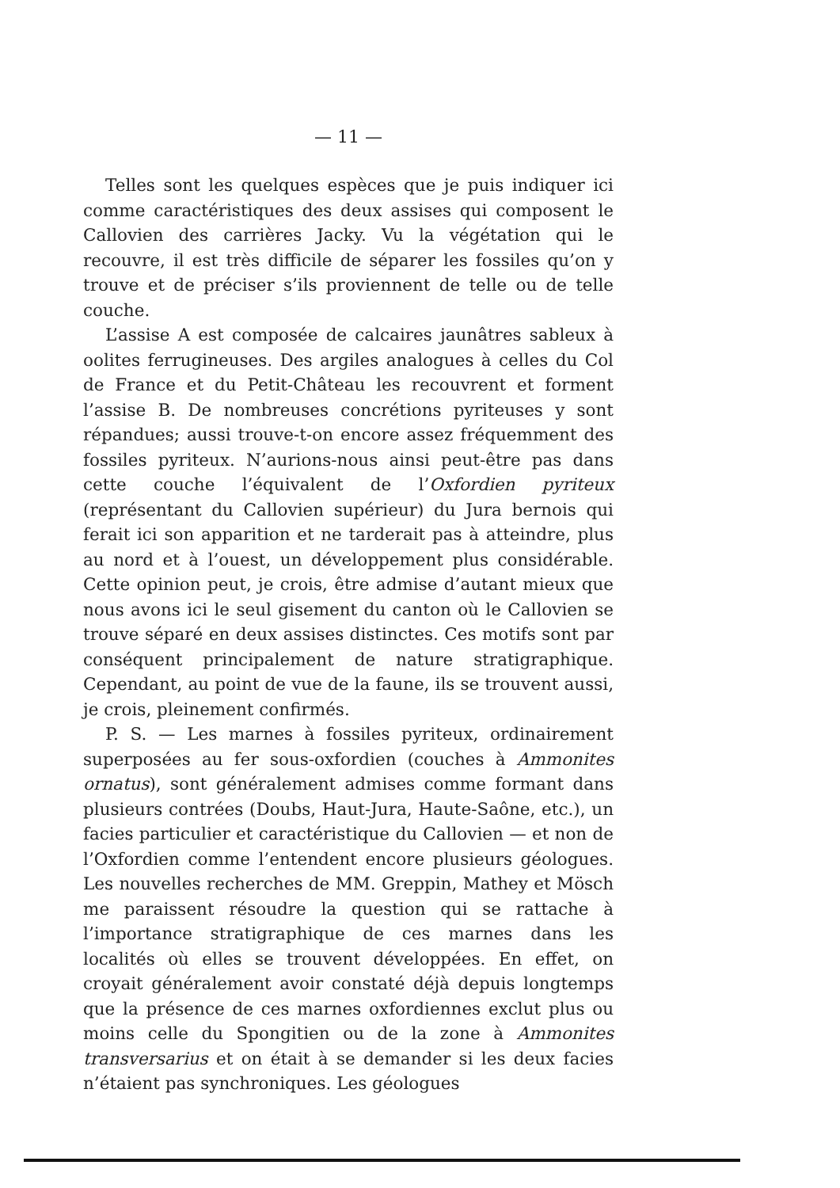— 11 —
Telles sont les quelques espèces que je puis indiquer ici comme caractéristiques des deux assises qui composent le Callovien des carrières Jacky. Vu la végétation qui le recouvre, il est très difficile de séparer les fossiles qu’on y trouve et de préciser s’ils proviennent de telle ou de telle couche.
L’assise A est composée de calcaires jaunâtres sableux à oolites ferrugineuses. Des argiles analogues à celles du Col de France et du Petit-Château les recouvrent et forment l’assise B. De nombreuses concrétions pyriteuses y sont répandues; aussi trouve-t-on encore assez fréquemment des fossiles pyriteux. N’aurions-nous ainsi peut-être pas dans cette couche l’équivalent de l’Oxfordien pyriteux (représentant du Callovien supérieur) du Jura bernois qui ferait ici son apparition et ne tarderait pas à atteindre, plus au nord et à l’ouest, un développement plus considérable. Cette opinion peut, je crois, être admise d’autant mieux que nous avons ici le seul gisement du canton où le Callovien se trouve séparé en deux assises distinctes. Ces motifs sont par conséquent principalement de nature stratigraphique. Cependant, au point de vue de la faune, ils se trouvent aussi, je crois, pleinement confirmés.
P. S. — Les marnes à fossiles pyriteux, ordinairement superposées au fer sous-oxfordien (couches à Ammonites ornatus), sont généralement admises comme formant dans plusieurs contrées (Doubs, Haut-Jura, Haute-Saône, etc.), un facies particulier et caractéristique du Callovien — et non de l’Oxfordien comme l’entendent encore plusieurs géologues. Les nouvelles recherches de MM. Greppin, Mathey et Mösch me paraissent résoudre la question qui se rattache à l’importance stratigraphique de ces marnes dans les localités où elles se trouvent développées. En effet, on croyait généralement avoir constaté déjà depuis longtemps que la présence de ces marnes oxfordiennes exclut plus ou moins celle du Spongitien ou de la zone à Ammonites transversarius et on était à se demander si les deux facies n’étaient pas synchroniques. Les géologues